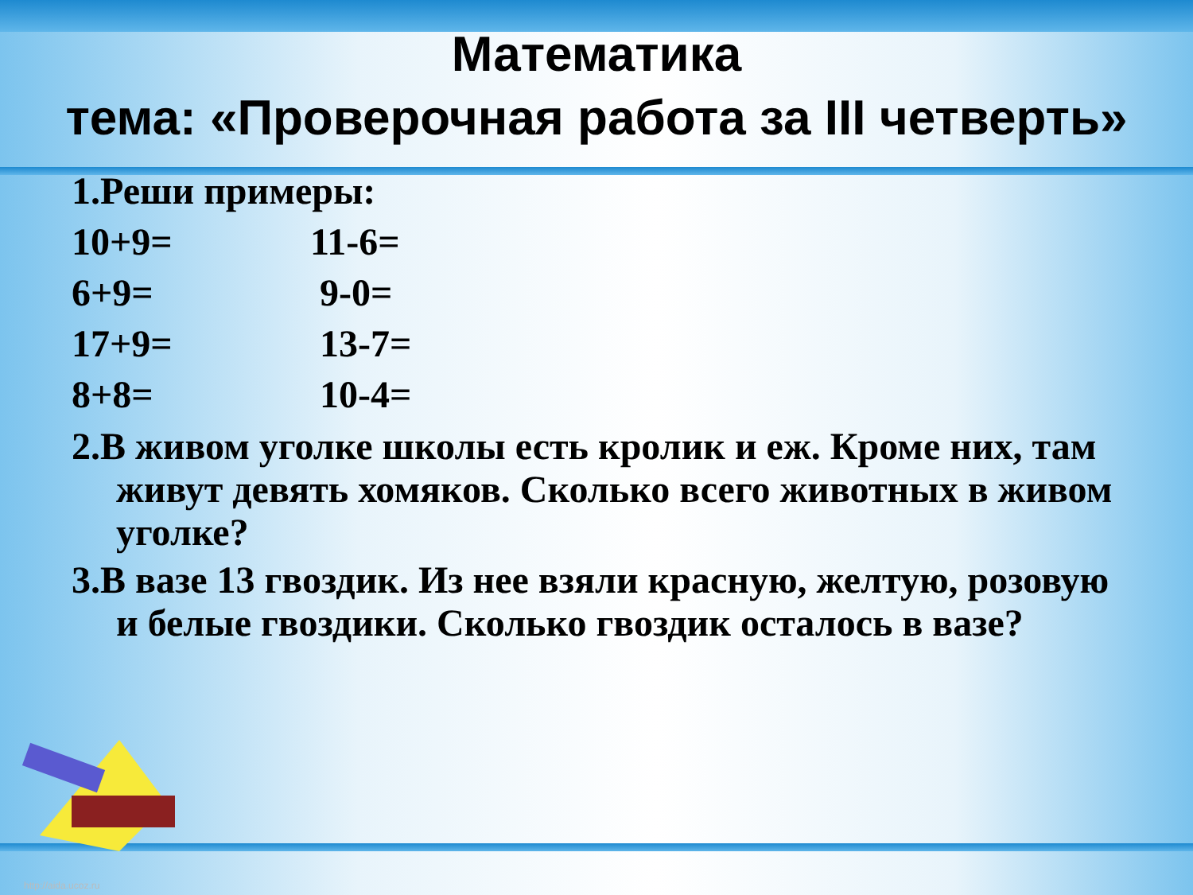Математика
тема: «Проверочная работа за III четверть»
1.Реши примеры:
10+9= 11-6=
6+9= 9-0=
17+9= 13-7=
8+8= 10-4=
2.В живом уголке школы есть кролик и еж. Кроме них, там живут девять хомяков. Сколько всего животных в живом уголке?
3.В вазе 13 гвоздик. Из нее взяли красную, желтую, розовую и белые гвоздики. Сколько гвоздик осталось в вазе?
http://aida.ucoz.ru